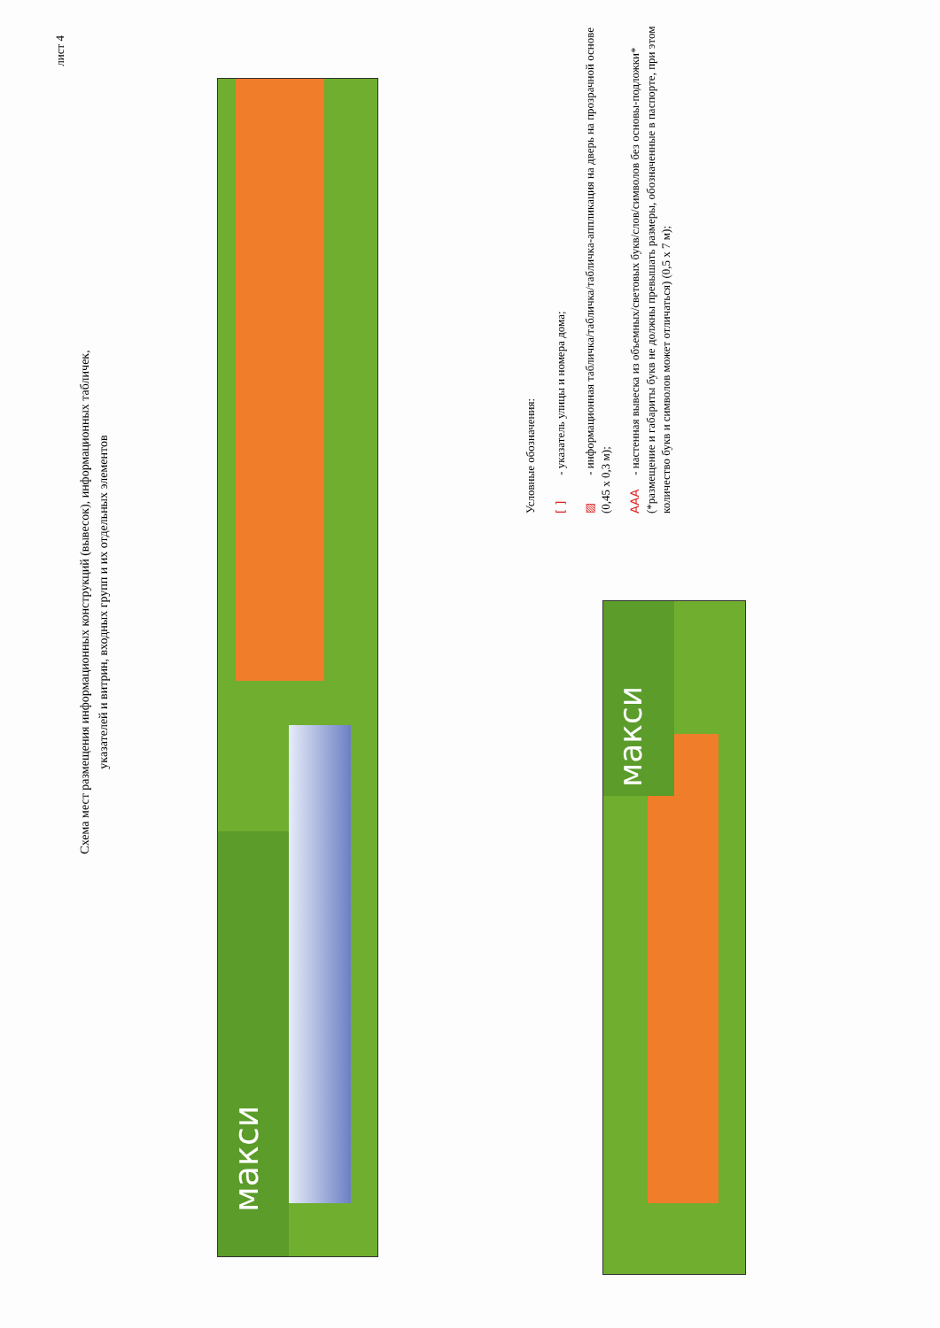лист 4
Схема мест размещения информационных конструкций (вывесок), информационных табличек, указателей и витрин, входных групп и их отдельных элементов
макси
макси
Условные обозначения:
[ ] - указатель улицы и номера дома;
▨ - информационная табличка/табличка/табличка-аппликация на дверь на прозрачной основе (0,45 х 0,3 м);
AAA - настенная вывеска из объемных/световых букв/слов/символов без основы-подложки*(*размещение и габариты букв не должны превышать размеры, обозначенные в паспорте, при этом количество букв и символов может отличаться) (0,5 х 7 м);